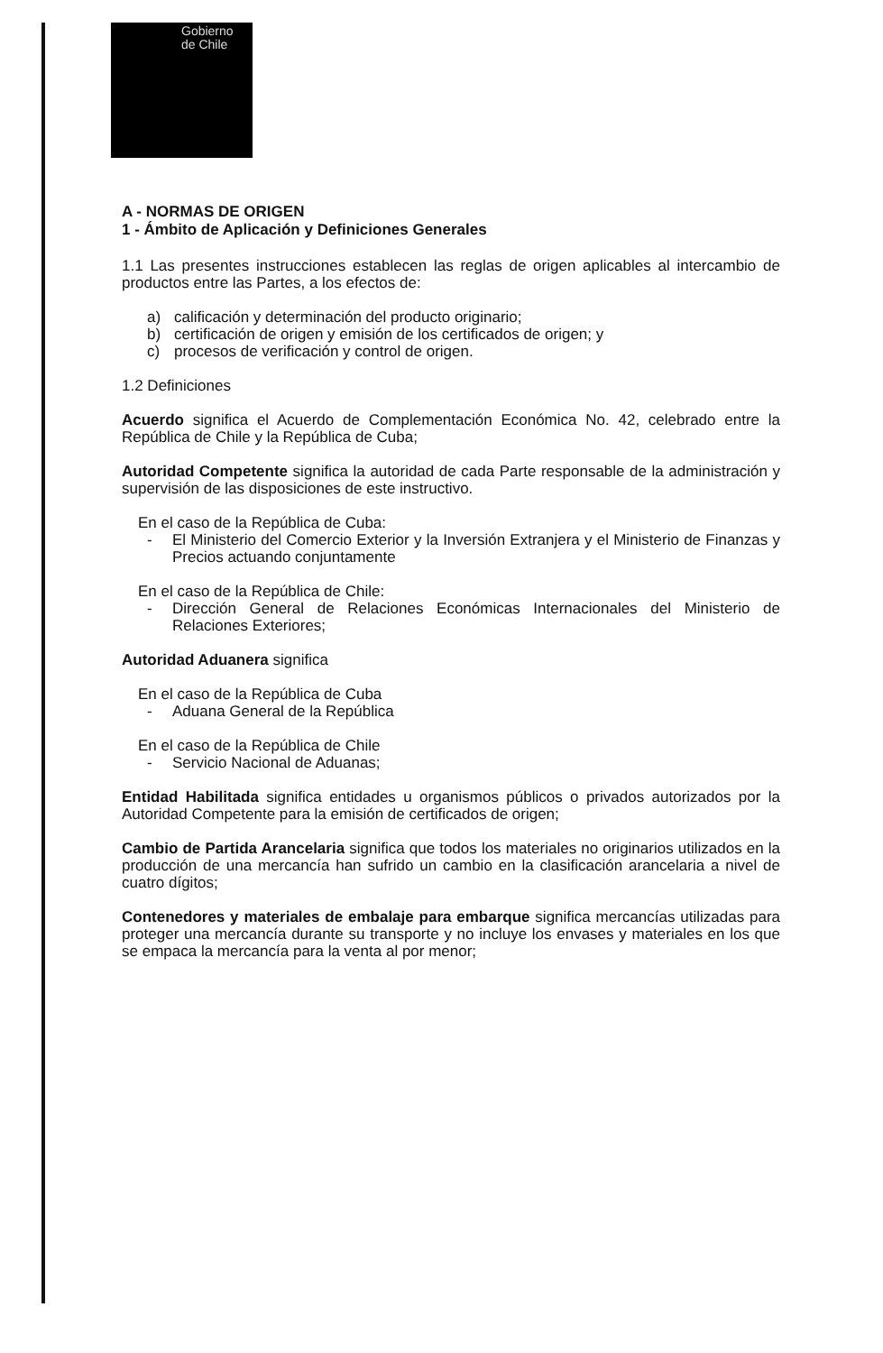Gobierno
de Chile
A - NORMAS DE ORIGEN
1 - Ámbito de Aplicación y Definiciones Generales
1.1 Las presentes instrucciones establecen las reglas de origen aplicables al intercambio de productos entre las Partes, a los efectos de:
a) calificación y determinación del producto originario;
b) certificación de origen y emisión de los certificados de origen; y
c) procesos de verificación y control de origen.
1.2 Definiciones
Acuerdo significa el Acuerdo de Complementación Económica No. 42, celebrado entre la República de Chile y la República de Cuba;
Autoridad Competente significa la autoridad de cada Parte responsable de la administración y supervisión de las disposiciones de este instructivo.
En el caso de la República de Cuba:
- El Ministerio del Comercio Exterior y la Inversión Extranjera y el Ministerio de Finanzas y Precios actuando conjuntamente
En el caso de la República de Chile:
- Dirección General de Relaciones Económicas Internacionales del Ministerio de Relaciones Exteriores;
Autoridad Aduanera significa
En el caso de la República de Cuba
- Aduana General de la República
En el caso de la República de Chile
- Servicio Nacional de Aduanas;
Entidad Habilitada significa entidades u organismos públicos o privados autorizados por la Autoridad Competente para la emisión de certificados de origen;
Cambio de Partida Arancelaria significa que todos los materiales no originarios utilizados en la producción de una mercancía han sufrido un cambio en la clasificación arancelaria a nivel de cuatro dígitos;
Contenedores y materiales de embalaje para embarque significa mercancías utilizadas para proteger una mercancía durante su transporte y no incluye los envases y materiales en los que se empaca la mercancía para la venta al por menor;